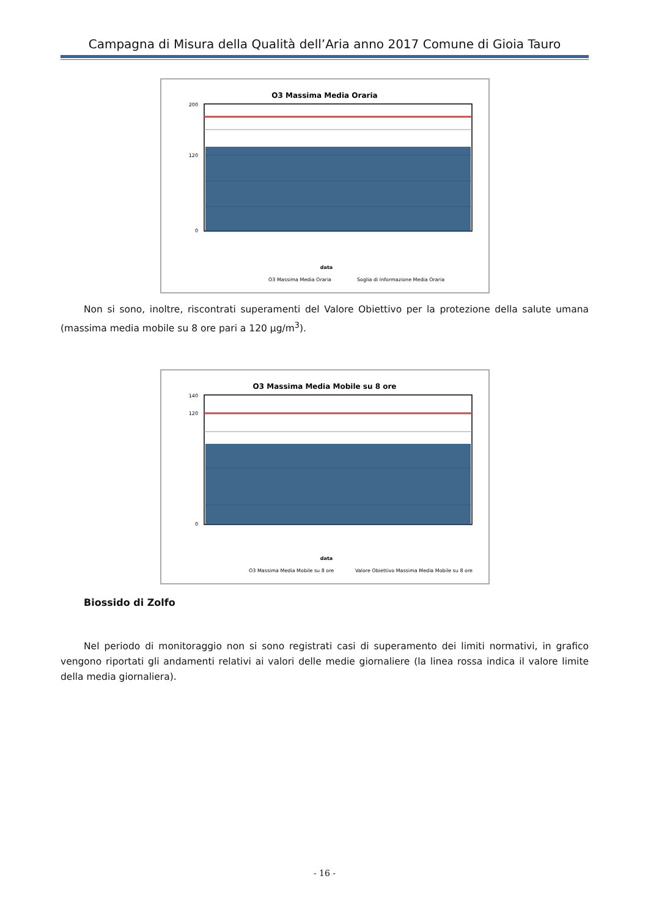Campagna di Misura della Qualità dell’Aria anno 2017 Comune di Gioia Tauro
O3 Massima Media Oraria
200
120
0
data
O3 Massima Media Oraria
Soglia di Informazione Media Oraria
Non si sono, inoltre, riscontrati superamenti del Valore Obiettivo per la protezione della salute umana (massima media mobile su 8 ore pari a 120 µg/m<sup>3</sup>).
O3 Massima Media Mobile su 8 ore
140
120
0
data
O3 Massima Media Mobile su 8 ore
Valore Obiettivo Massima Media Mobile su 8 ore
Biossido di Zolfo
Nel periodo di monitoraggio non si sono registrati casi di superamento dei limiti normativi, in grafico vengono riportati gli andamenti relativi ai valori delle medie giornaliere (la linea rossa indica il valore limite della media giornaliera).
- 16 -